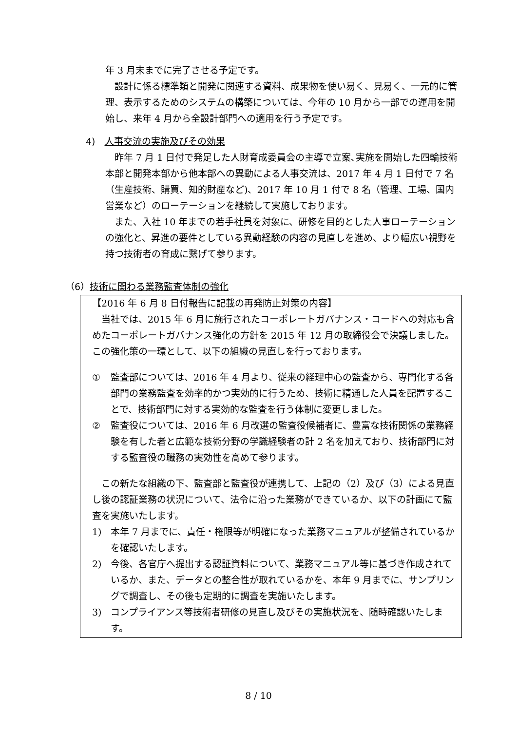年 3 月末までに完了させる予定です。
　設計に係る標準類と開発に関連する資料、成果物を使い易く、見易く、一元的に管理、表示するためのシステムの構築については、今年の 10 月から一部での運用を開始し、来年 4 月から全設計部門への適用を行う予定です。
4)　人事交流の実施及びその効果
　昨年 7 月 1 日付で発足した人財育成委員会の主導で立案､実施を開始した四輪技術本部と開発本部から他本部への異動による人事交流は、2017 年 4 月 1 日付で 7 名（生産技術、購買、知的財産など)、2017 年 10 月 1 付で 8 名（管理、工場、国内営業など）のローテーションを継続して実施しております。
　また、入社 10 年までの若手社員を対象に、研修を目的とした人事ローテーションの強化と、昇進の要件としている異動経験の内容の見直しを進め、より幅広い視野を持つ技術者の育成に繋げて参ります。
（6）技術に関わる業務監査体制の強化
【2016 年 6 月 8 日付報告に記載の再発防止対策の内容】
　当社では、2015 年 6 月に施行されたコーポレートガバナンス・コードへの対応も含めたコーポレートガバナンス強化の方針を 2015 年 12 月の取締役会で決議しました。この強化策の一環として、以下の組織の見直しを行っております。
① 監査部については、2016 年 4 月より、従来の経理中心の監査から、専門化する各部門の業務監査を効率的かつ実効的に行うため、技術に精通した人員を配置することで、技術部門に対する実効的な監査を行う体制に変更しました。
② 監査役については、2016 年 6 月改選の監査役候補者に、豊富な技術関係の業務経験を有した者と広範な技術分野の学識経験者の計 2 名を加えており、技術部門に対する監査役の職務の実効性を高めて参ります。
　この新たな組織の下、監査部と監査役が連携して、上記の（2）及び（3）による見直し後の認証業務の状況について、法令に沿った業務ができているか、以下の計画にて監査を実施いたします。
1) 本年 7 月までに、責任・権限等が明確になった業務マニュアルが整備されているかを確認いたします。
2) 今後、各官庁へ提出する認証資料について、業務マニュアル等に基づき作成されているか、また、データとの整合性が取れているかを、本年 9 月までに、サンプリングで調査し、その後も定期的に調査を実施いたします。
3) コンプライアンス等技術者研修の見直し及びその実施状況を、随時確認いたします。
8 / 10